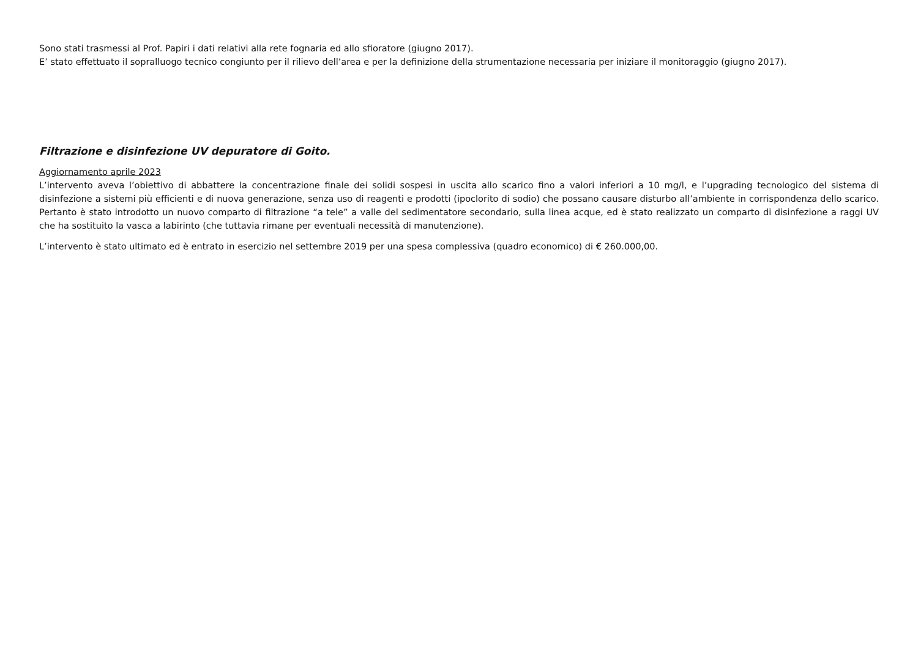Sono stati trasmessi al Prof. Papiri i dati relativi alla rete fognaria ed allo sfioratore (giugno 2017).
E’ stato effettuato il sopralluogo tecnico congiunto per il rilievo dell’area e per la definizione della strumentazione necessaria per iniziare il monitoraggio (giugno 2017).
Filtrazione e disinfezione UV depuratore di Goito.
Aggiornamento aprile 2023
L’intervento aveva l’obiettivo di abbattere la concentrazione finale dei solidi sospesi in uscita allo scarico fino a valori inferiori a 10 mg/l, e l’upgrading tecnologico del sistema di disinfezione a sistemi più efficienti e di nuova generazione, senza uso di reagenti e prodotti (ipoclorito di sodio) che possano causare disturbo all’ambiente in corrispondenza dello scarico. Pertanto è stato introdotto un nuovo comparto di filtrazione “a tele” a valle del sedimentatore secondario, sulla linea acque, ed è stato realizzato un comparto di disinfezione a raggi UV che ha sostituito la vasca a labirinto (che tuttavia rimane per eventuali necessità di manutenzione).
L’intervento è stato ultimato ed è entrato in esercizio nel settembre 2019 per una spesa complessiva (quadro economico) di € 260.000,00.